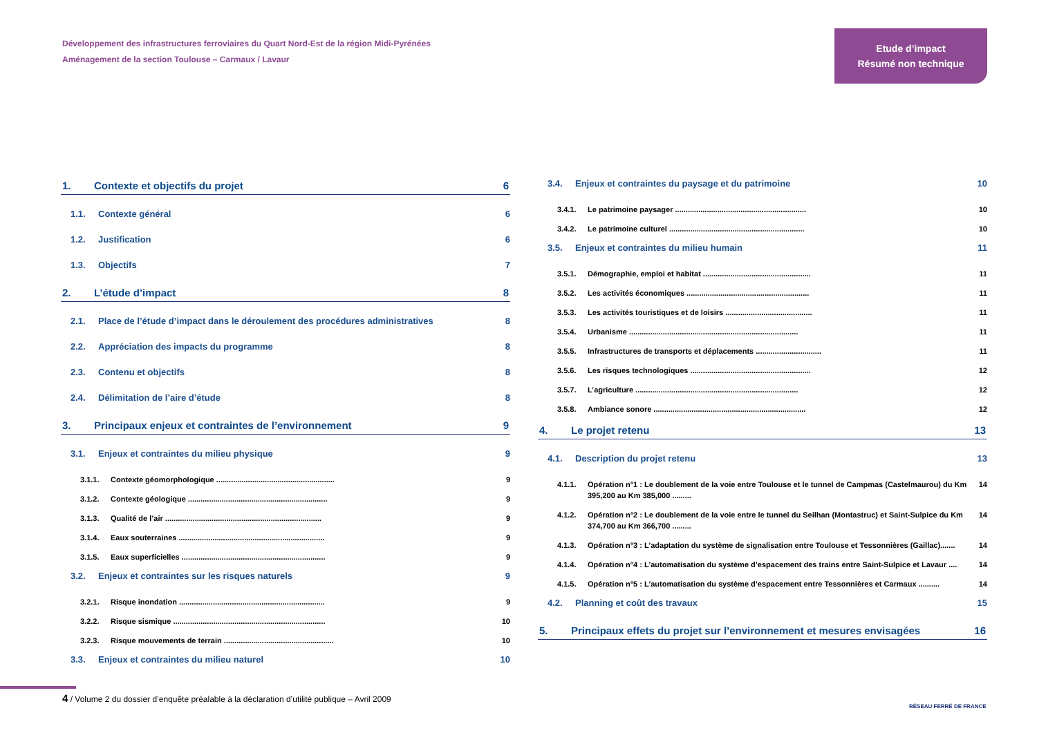Développement des infrastructures ferroviaires du Quart Nord-Est de la région Midi-Pyrénées
Aménagement de la section Toulouse – Carmaux / Lavaur
Etude d’impact
Résumé non technique
1. Contexte et objectifs du projet 6
1.1. Contexte général 6
1.2. Justification 6
1.3. Objectifs 7
2. L’étude d’impact 8
2.1. Place de l’étude d’impact dans le déroulement des procédures administratives 8
2.2. Appréciation des impacts du programme 8
2.3. Contenu et objectifs 8
2.4. Délimitation de l’aire d’étude 8
3. Principaux enjeux et contraintes de l’environnement 9
3.1. Enjeux et contraintes du milieu physique 9
3.1.1. Contexte géomorphologique ........................................................ 9
3.1.2. Contexte géologique .................................................................. 9
3.1.3. Qualité de l’air .......................................................................... 9
3.1.4. Eaux souterraines ..................................................................... 9
3.1.5. Eaux superficielles .................................................................... 9
3.2. Enjeux et contraintes sur les risques naturels 9
3.2.1. Risque inondation ..................................................................... 9
3.2.2. Risque sismique ........................................................................ 10
3.2.3. Risque mouvements de terrain .................................................... 10
3.3. Enjeux et contraintes du milieu naturel 10
3.4. Enjeux et contraintes du paysage et du patrimoine 10
3.4.1. Le patrimoine paysager .............................................................. 10
3.4.2. Le patrimoine culturel ................................................................ 10
3.5. Enjeux et contraintes du milieu humain 11
3.5.1. Démographie, emploi et habitat ................................................... 11
3.5.2. Les activités économiques .......................................................... 11
3.5.3. Les activités touristiques et de loisirs ......................................... 11
3.5.4. Urbanisme ................................................................................ 11
3.5.5. Infrastructures de transports et déplacements ............................... 11
3.5.6. Les risques technologiques ......................................................... 12
3.5.7. L’agriculture ............................................................................. 12
3.5.8. Ambiance sonore ........................................................................ 12
4. Le projet retenu 13
4.1. Description du projet retenu 13
4.1.1. Opération n°1 : Le doublement de la voie entre Toulouse et le tunnel de Campmas (Castelmaurou) du Km 395,200 au Km 385,000 ......... 14
4.1.2. Opération n°2 : Le doublement de la voie entre le tunnel du Seilhan (Montastruc) et Saint-Sulpice du Km 374,700 au Km 366,700 ......... 14
4.1.3. Opération n°3 : L’adaptation du système de signalisation entre Toulouse et Tessonnières (Gaillac)....... 14
4.1.4. Opération n°4 : L’automatisation du système d’espacement des trains entre Saint-Sulpice et Lavaur .... 14
4.1.5. Opération n°5 : L’automatisation du système d’espacement entre Tessonnières et Carmaux .......... 14
4.2. Planning et coût des travaux 15
5. Principaux effets du projet sur l’environnement et mesures envisagées 16
4 / Volume 2 du dossier d’enquête préalable à la déclaration d’utilité publique – Avril 2009
RÉSEAU FERRÉ DE FRANCE